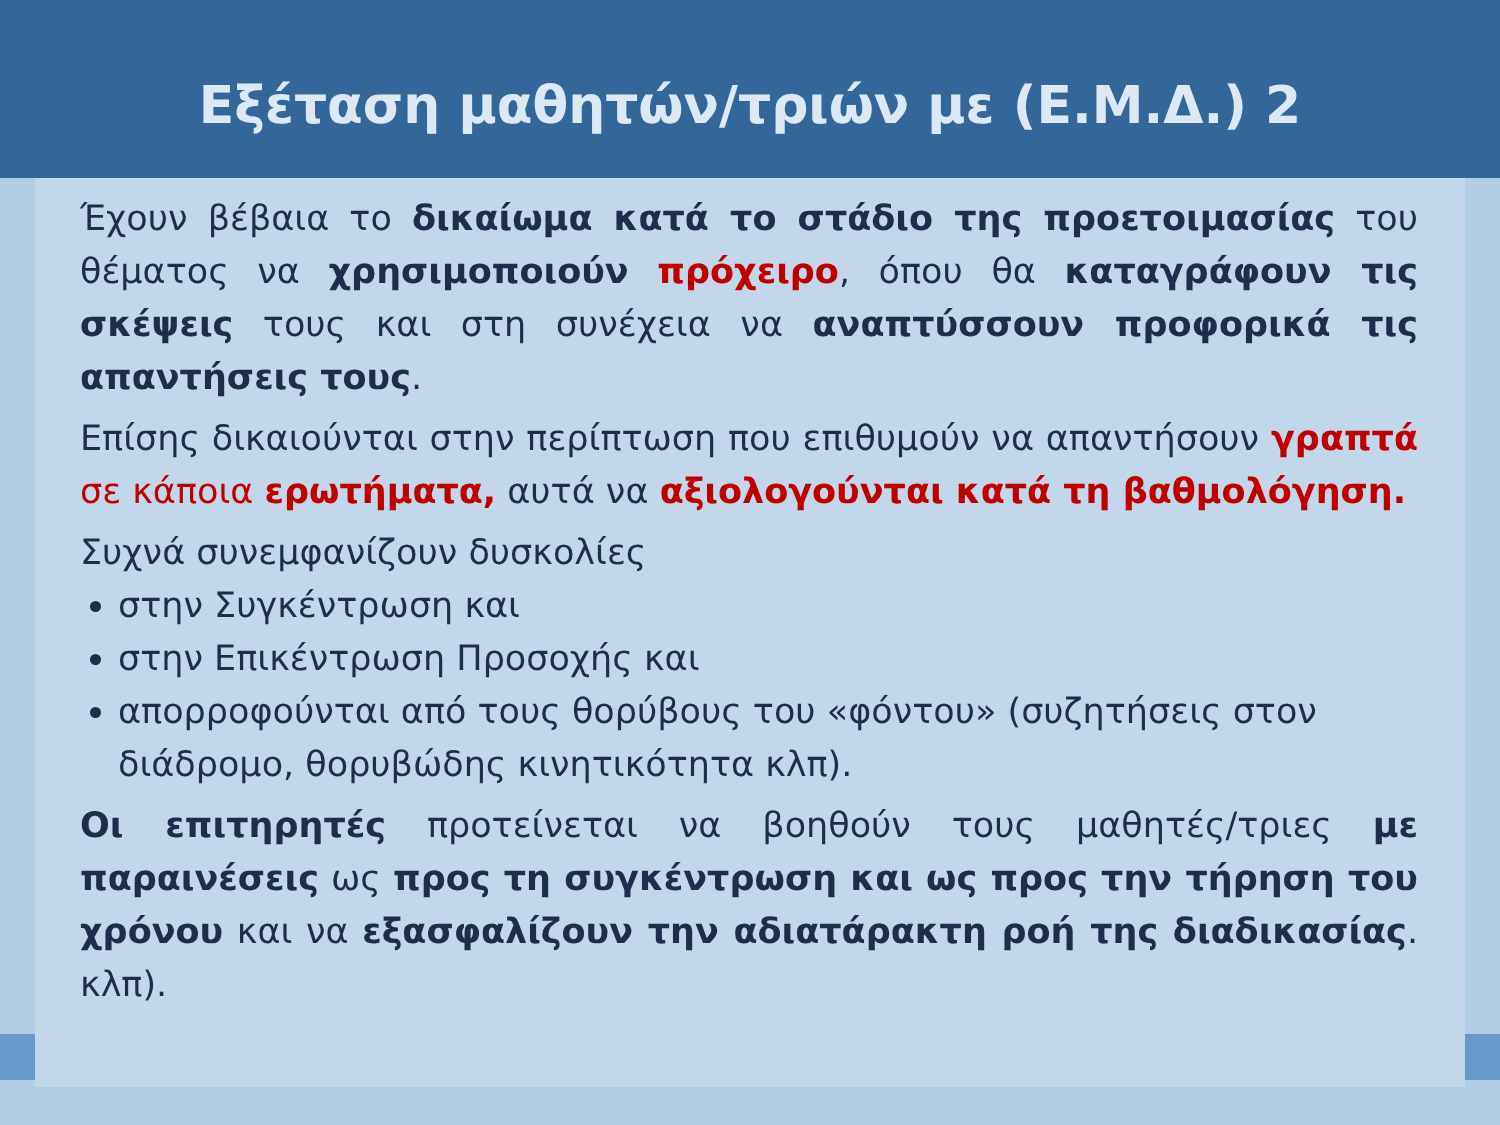Εξέταση μαθητών/τριών με (Ε.Μ.Δ.) 2
Έχουν βέβαια το δικαίωμα κατά το στάδιο της προετοιμασίας του θέματος να χρησιμοποιούν πρόχειρο, όπου θα καταγράφουν τις σκέψεις τους και στη συνέχεια να αναπτύσσουν προφορικά τις απαντήσεις τους.
Επίσης δικαιούνται στην περίπτωση που επιθυμούν να απαντήσουν γραπτά σε κάποια ερωτήματα, αυτά να αξιολογούνται κατά τη βαθμολόγηση.
Συχνά συνεμφανίζουν δυσκολίες
στην Συγκέντρωση και
στην Επικέντρωση Προσοχής και
απορροφούνται από τους θορύβους του «φόντου» (συζητήσεις στον διάδρομο, θορυβώδης κινητικότητα κλπ).
Οι επιτηρητές προτείνεται να βοηθούν τους μαθητές/τριες με παραινέσεις ως προς τη συγκέντρωση και ως προς την τήρηση του χρόνου και να εξασφαλίζουν την αδιατάρακτη ροή της διαδικασίας. κλπ).